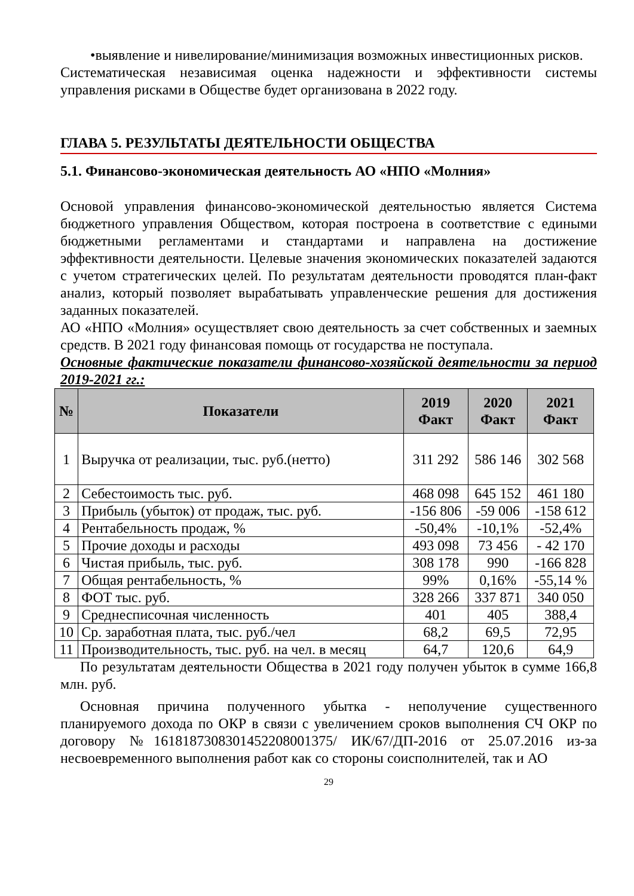•выявление и нивелирование/минимизация возможных инвестиционных рисков.
Систематическая независимая оценка надежности и эффективности системы управления рисками в Обществе будет организована в 2022 году.
ГЛАВА 5. РЕЗУЛЬТАТЫ ДЕЯТЕЛЬНОСТИ ОБЩЕСТВА
5.1. Финансово-экономическая деятельность АО «НПО «Молния»
Основой управления финансово-экономической деятельностью является Система бюджетного управления Обществом, которая построена в соответствие с едиными бюджетными регламентами и стандартами и направлена на достижение эффективности деятельности. Целевые значения экономических показателей задаются с учетом стратегических целей. По результатам деятельности проводятся план-факт анализ, который позволяет вырабатывать управленческие решения для достижения заданных показателей.
АО «НПО «Молния» осуществляет свою деятельность за счет собственных и заемных средств. В 2021 году финансовая помощь от государства не поступала.
Основные фактические показатели финансово-хозяйской деятельности за период 2019-2021 гг.:
| № | Показатели | 2019 Факт | 2020 Факт | 2021 Факт |
| --- | --- | --- | --- | --- |
| 1 | Выручка от реализации, тыс. руб.(нетто) | 311 292 | 586 146 | 302 568 |
| 2 | Себестоимость тыс. руб. | 468 098 | 645 152 | 461 180 |
| 3 | Прибыль (убыток) от продаж, тыс. руб. | -156 806 | -59 006 | -158 612 |
| 4 | Рентабельность продаж, % | -50,4% | -10,1% | -52,4% |
| 5 | Прочие доходы и расходы | 493 098 | 73 456 | - 42 170 |
| 6 | Чистая прибыль, тыс. руб. | 308 178 | 990 | -166 828 |
| 7 | Общая рентабельность, % | 99% | 0,16% | -55,14 % |
| 8 | ФОТ тыс. руб. | 328 266 | 337 871 | 340 050 |
| 9 | Среднесписочная численность | 401 | 405 | 388,4 |
| 10 | Ср. заработная плата, тыс. руб./чел | 68,2 | 69,5 | 72,95 |
| 11 | Производительность, тыс. руб. на чел. в месяц | 64,7 | 120,6 | 64,9 |
По результатам деятельности Общества в 2021 году получен убыток в сумме 166,8 млн. руб.
Основная причина полученного убытка - неполучение существенного планируемого дохода по ОКР в связи с увеличением сроков выполнения СЧ ОКР по договору №1618187308301452208001375/ ИК/67/ДП-2016 от 25.07.2016 из-за несвоевременного выполнения работ как со стороны соисполнителей, так и АО
29